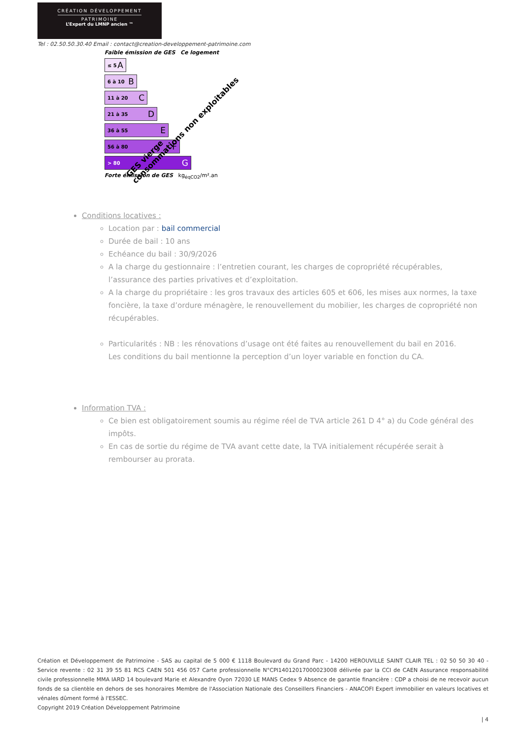CRÉATION DÉVELOPPEMENT
PATRIMOINE
L’Expert du LMNP ancien ™
Tel : 02.50.50.30.40 Email : contact@creation-developpement-patrimoine.com
Faible émission de GES Ce logement
≤ 5 A
6 à 10 B
11 à 20 C
21 à 35 D
36 à 55 E
56 à 80 F
> 80 G
Forte émission de GES kg<sub>éqCO2</sub>/m².an
GES vierge
consommations non exploitables
Conditions locatives :
Location par : bail commercial
Durée de bail : 10 ans
Echéance du bail : 30/9/2026
A la charge du gestionnaire : l’entretien courant, les charges de copropriété récupérables, l’assurance des parties privatives et d’exploitation.
A la charge du propriétaire : les gros travaux des articles 605 et 606, les mises aux normes, la taxe foncière, la taxe d’ordure ménagère, le renouvellement du mobilier, les charges de copropriété non récupérables.
Particularités : NB : les rénovations d’usage ont été faites au renouvellement du bail en 2016.
Les conditions du bail mentionne la perception d’un loyer variable en fonction du CA.
Information TVA :
Ce bien est obligatoirement soumis au régime réel de TVA article 261 D 4° a) du Code général des impôts.
En cas de sortie du régime de TVA avant cette date, la TVA initialement récupérée serait à rembourser au prorata.
Création et Développement de Patrimoine - SAS au capital de 5 000 € 1118 Boulevard du Grand Parc - 14200 HEROUVILLE SAINT CLAIR TEL : 02 50 50 30 40 - Service revente : 02 31 39 55 81 RCS CAEN 501 456 057 Carte professionnelle N°CPI14012017000023008 délivrée par la CCI de CAEN Assurance responsabilité civile professionnelle MMA IARD 14 boulevard Marie et Alexandre Oyon 72030 LE MANS Cedex 9 Absence de garantie financière : CDP a choisi de ne recevoir aucun fonds de sa clientèle en dehors de ses honoraires Membre de l'Association Nationale des Conseillers Financiers - ANACOFI Expert immobilier en valeurs locatives et vénales dûment formé à l'ESSEC.
Copyright 2019 Création Développement Patrimoine
| 4